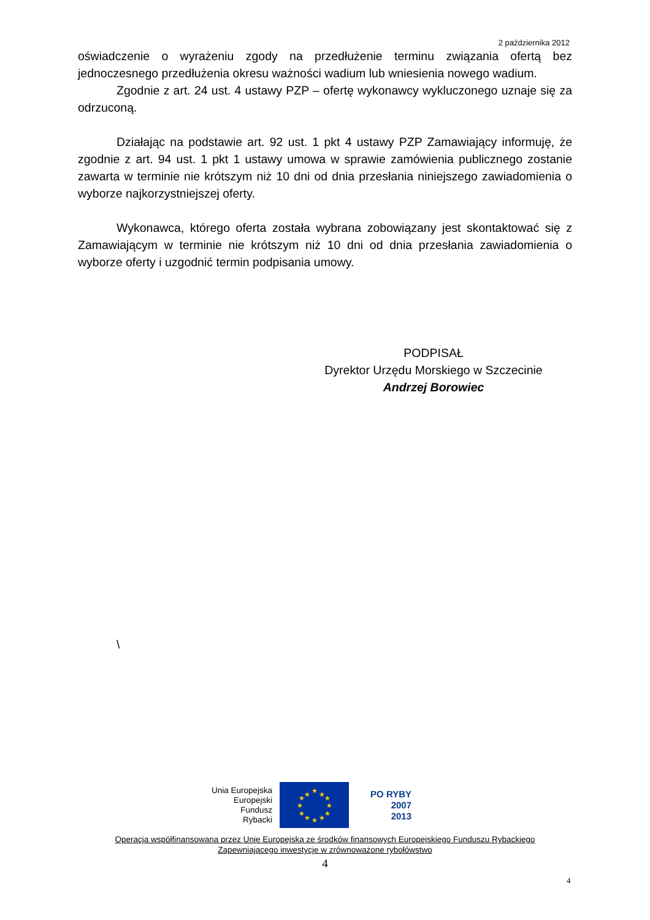2 października 2012
oświadczenie o wyrażeniu zgody na przedłużenie terminu związania ofertą bez jednoczesnego przedłużenia okresu ważności wadium lub wniesienia nowego wadium.
Zgodnie z art. 24 ust. 4 ustawy PZP – ofertę wykonawcy wykluczonego uznaje się za odrzuconą.
Działając na podstawie art. 92 ust. 1 pkt 4 ustawy PZP Zamawiający informuję, że zgodnie z art. 94 ust. 1 pkt 1 ustawy umowa w sprawie zamówienia publicznego zostanie zawarta w terminie nie krótszym niż 10 dni od dnia przesłania niniejszego zawiadomienia o wyborze najkorzystniejszej oferty.
Wykonawca, którego oferta została wybrana zobowiązany jest skontaktować się z Zamawiającym w terminie nie krótszym niż 10 dni od dnia przesłania zawiadomienia o wyborze oferty i uzgodnić termin podpisania umowy.
PODPISAŁ
Dyrektor Urzędu Morskiego w Szczecinie
Andrzej Borowiec
\
Unia Europejska
Europejski
Fundusz
Rybacki
★
★
★
★
★
★
★
★
★
★
★
★
PO RYBY
2007
2013
Operacja współfinansowana przez Unię Europejską ze środków finansowych Europejskiego Funduszu Rybackiego
Zapewniającego inwestycje w zrównoważone rybołówstwo
4
4